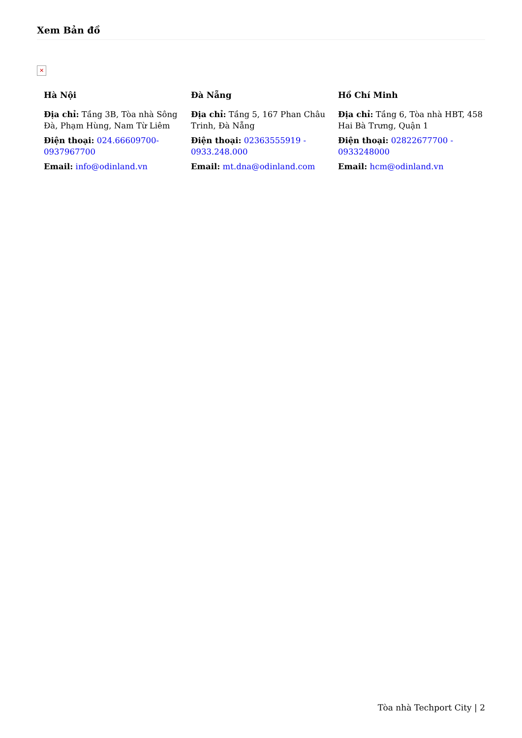Xem Bản đồ
✕
Hà Nội
Địa chỉ: Tầng 3B, Tòa nhà Sông Đà, Phạm Hùng, Nam Từ Liêm
Điện thoại: 024.66609700-0937967700
Email: info@odinland.vn
Đà Nẵng
Địa chỉ: Tầng 5, 167 Phan Châu Trinh, Đà Nẵng
Điện thoại: 02363555919 - 0933.248.000
Email: mt.dna@odinland.com
Hồ Chí Minh
Địa chỉ: Tầng 6, Tòa nhà HBT, 458 Hai Bà Trưng, Quận 1
Điện thoại: 02822677700 - 0933248000
Email: hcm@odinland.vn
Tòa nhà Techport City | 2